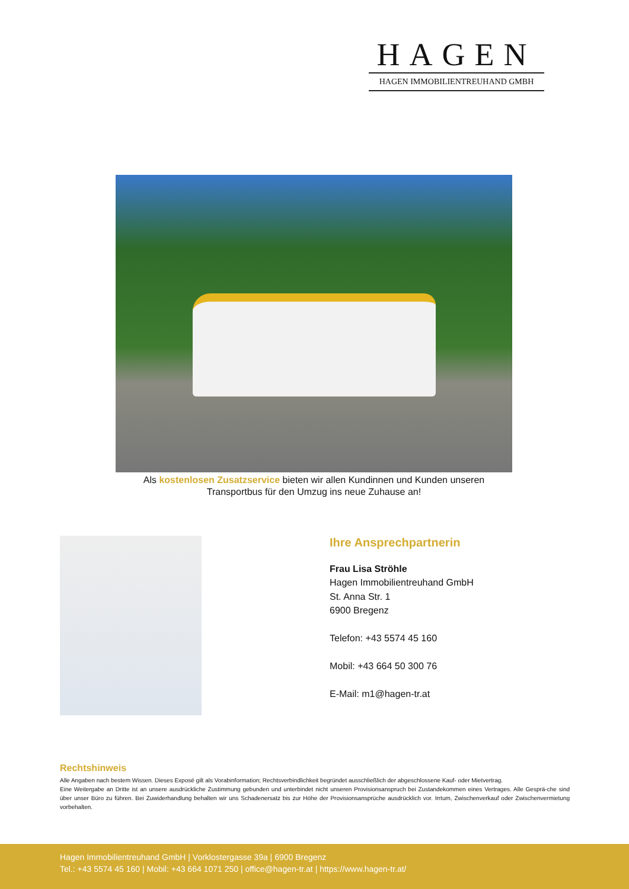HAGEN
HAGEN IMMOBILIENTREUHAND GMBH
Als kostenlosen Zusatzservice bieten wir allen Kundinnen und Kunden unseren Transportbus für den Umzug ins neue Zuhause an!
Ihre Ansprechpartnerin
Frau Lisa Ströhle
Hagen Immobilientreuhand GmbH
St. Anna Str. 1
6900 Bregenz
Telefon: +43 5574 45 160
Mobil: +43 664 50 300 76
E-Mail: m1@hagen-tr.at
Rechtshinweis
Alle Angaben nach bestem Wissen. Dieses Exposé gilt als Vorabinformation; Rechtsverbindlichkeit begründet ausschließlich der abgeschlossene Kauf- oder Mietvertrag.
Eine Weitergabe an Dritte ist an unsere ausdrückliche Zustimmung gebunden und unterbindet nicht unseren Provisionsanspruch bei Zustandekommen eines Vertrages. Alle Gesprä-che sind über unser Büro zu führen. Bei Zuwiderhandlung behalten wir uns Schadenersatz bis zur Höhe der Provisionsansprüche ausdrücklich vor. Irrtum, Zwischenverkauf oder Zwischenvermietung vorbehalten.
Hagen Immobilientreuhand GmbH | Vorklostergasse 39a | 6900 Bregenz
Tel.: +43 5574 45 160 | Mobil: +43 664 1071 250 | office@hagen-tr.at | https://www.hagen-tr.at/